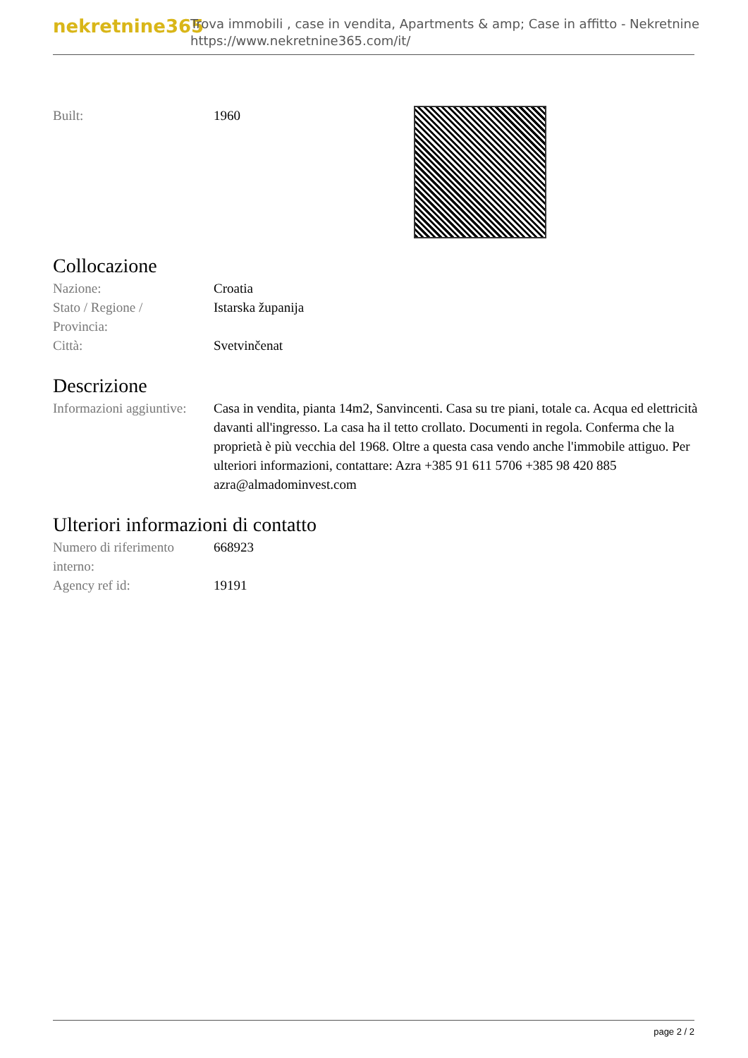nekretnine365
Trova immobili , case in vendita, Apartments & amp; Case in affitto - Nekretnine
https://www.nekretnine365.com/it/
| Built: | 1960 |
Collocazione
| Nazione: | Croatia |
| Stato / Regione / Provincia: | Istarska županija |
| Città: | Svetvinčenat |
Descrizione
| Informazioni aggiuntive: | Casa in vendita, pianta 14m2, Sanvincenti. Casa su tre piani, totale ca. Acqua ed elettricità davanti all'ingresso. La casa ha il tetto crollato. Documenti in regola. Conferma che la proprietà è più vecchia del 1968. Oltre a questa casa vendo anche l'immobile attiguo. Per ulteriori informazioni, contattare: Azra +385 91 611 5706 +385 98 420 885 azra@almadominvest.com |
Ulteriori informazioni di contatto
| Numero di riferimento interno: | 668923 |
| Agency ref id: | 19191 |
page 2 / 2